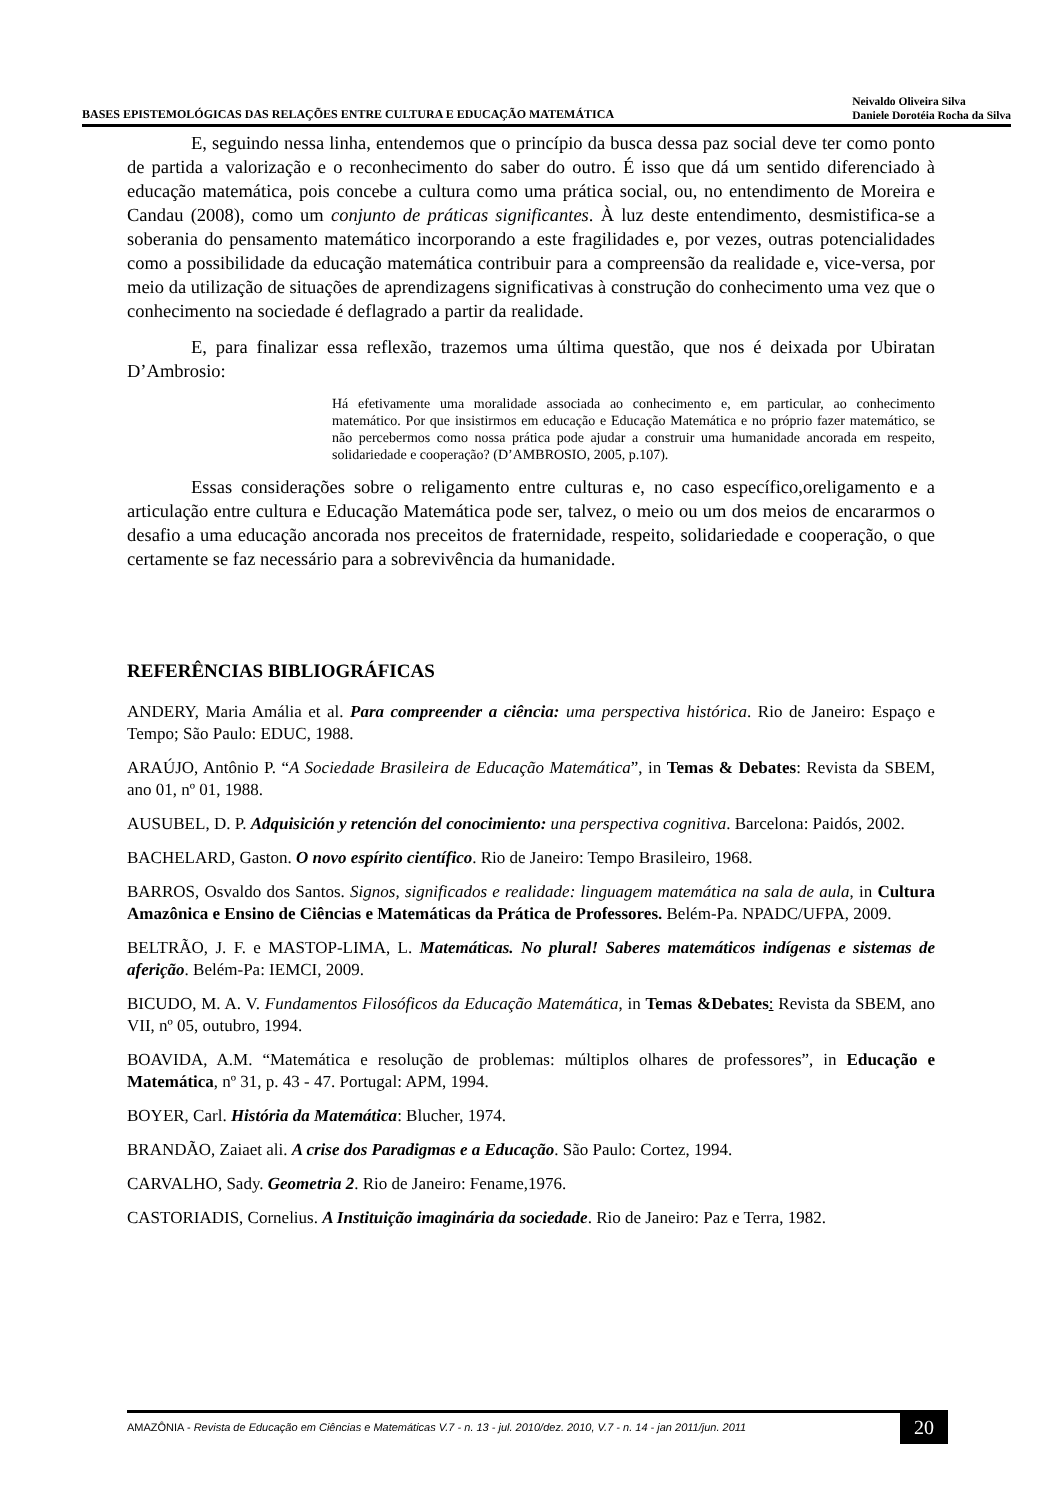BASES EPISTEMOLÓGICAS DAS RELAÇÕES ENTRE CULTURA E EDUCAÇÃO MATEMÁTICA Neivaldo Oliveira Silva
Daniele Dorotéia Rocha da Silva
E, seguindo nessa linha, entendemos que o princípio da busca dessa paz social deve ter como ponto de partida a valorização e o reconhecimento do saber do outro. É isso que dá um sentido diferenciado à educação matemática, pois concebe a cultura como uma prática social, ou, no entendimento de Moreira e Candau (2008), como um conjunto de práticas significantes. À luz deste entendimento, desmistifica-se a soberania do pensamento matemático incorporando a este fragilidades e, por vezes, outras potencialidades como a possibilidade da educação matemática contribuir para a compreensão da realidade e, vice-versa, por meio da utilização de situações de aprendizagens significativas à construção do conhecimento uma vez que o conhecimento na sociedade é deflagrado a partir da realidade.
E, para finalizar essa reflexão, trazemos uma última questão, que nos é deixada por Ubiratan D’Ambrosio:
Há efetivamente uma moralidade associada ao conhecimento e, em particular, ao conhecimento matemático. Por que insistirmos em educação e Educação Matemática e no próprio fazer matemático, se não percebermos como nossa prática pode ajudar a construir uma humanidade ancorada em respeito, solidariedade e cooperação? (D’AMBROSIO, 2005, p.107).
Essas considerações sobre o religamento entre culturas e, no caso específico,oreligamento e a articulação entre cultura e Educação Matemática pode ser, talvez, o meio ou um dos meios de encararmos o desafio a uma educação ancorada nos preceitos de fraternidade, respeito, solidariedade e cooperação, o que certamente se faz necessário para a sobrevivência da humanidade.
REFERÊNCIAS BIBLIOGRÁFICAS
ANDERY, Maria Amália et al. Para compreender a ciência: uma perspectiva histórica. Rio de Janeiro: Espaço e Tempo; São Paulo: EDUC, 1988.
ARAÚJO, Antônio P. “A Sociedade Brasileira de Educação Matemática”, in Temas & Debates: Revista da SBEM, ano 01, nº 01, 1988.
AUSUBEL, D. P. Adquisición y retención del conocimiento: una perspectiva cognitiva. Barcelona: Paidós, 2002.
BACHELARD, Gaston. O novo espírito científico. Rio de Janeiro: Tempo Brasileiro, 1968.
BARROS, Osvaldo dos Santos. Signos, significados e realidade: linguagem matemática na sala de aula, in Cultura Amazônica e Ensino de Ciências e Matemáticas da Prática de Professores. Belém-Pa. NPADC/UFPA, 2009.
BELTRÃO, J. F. e MASTOP-LIMA, L. Matemáticas. No plural! Saberes matemáticos indígenas e sistemas de aferição. Belém-Pa: IEMCI, 2009.
BICUDO, M. A. V. Fundamentos Filosóficos da Educação Matemática, in Temas &Debates: Revista da SBEM, ano VII, nº 05, outubro, 1994.
BOAVIDA, A.M. “Matemática e resolução de problemas: múltiplos olhares de professores”, in Educação e Matemática, nº 31, p. 43 - 47. Portugal: APM, 1994.
BOYER, Carl. História da Matemática: Blucher, 1974.
BRANDÃO, Zaiaet ali. A crise dos Paradigmas e a Educação. São Paulo: Cortez, 1994.
CARVALHO, Sady. Geometria 2. Rio de Janeiro: Fename,1976.
CASTORIADIS, Cornelius. A Instituição imaginária da sociedade. Rio de Janeiro: Paz e Terra, 1982.
AMAZÔNIA - Revista de Educação em Ciências e Matemáticas V.7 - n. 13 - jul. 2010/dez. 2010, V.7 - n. 14 - jan 2011/jun. 2011
20